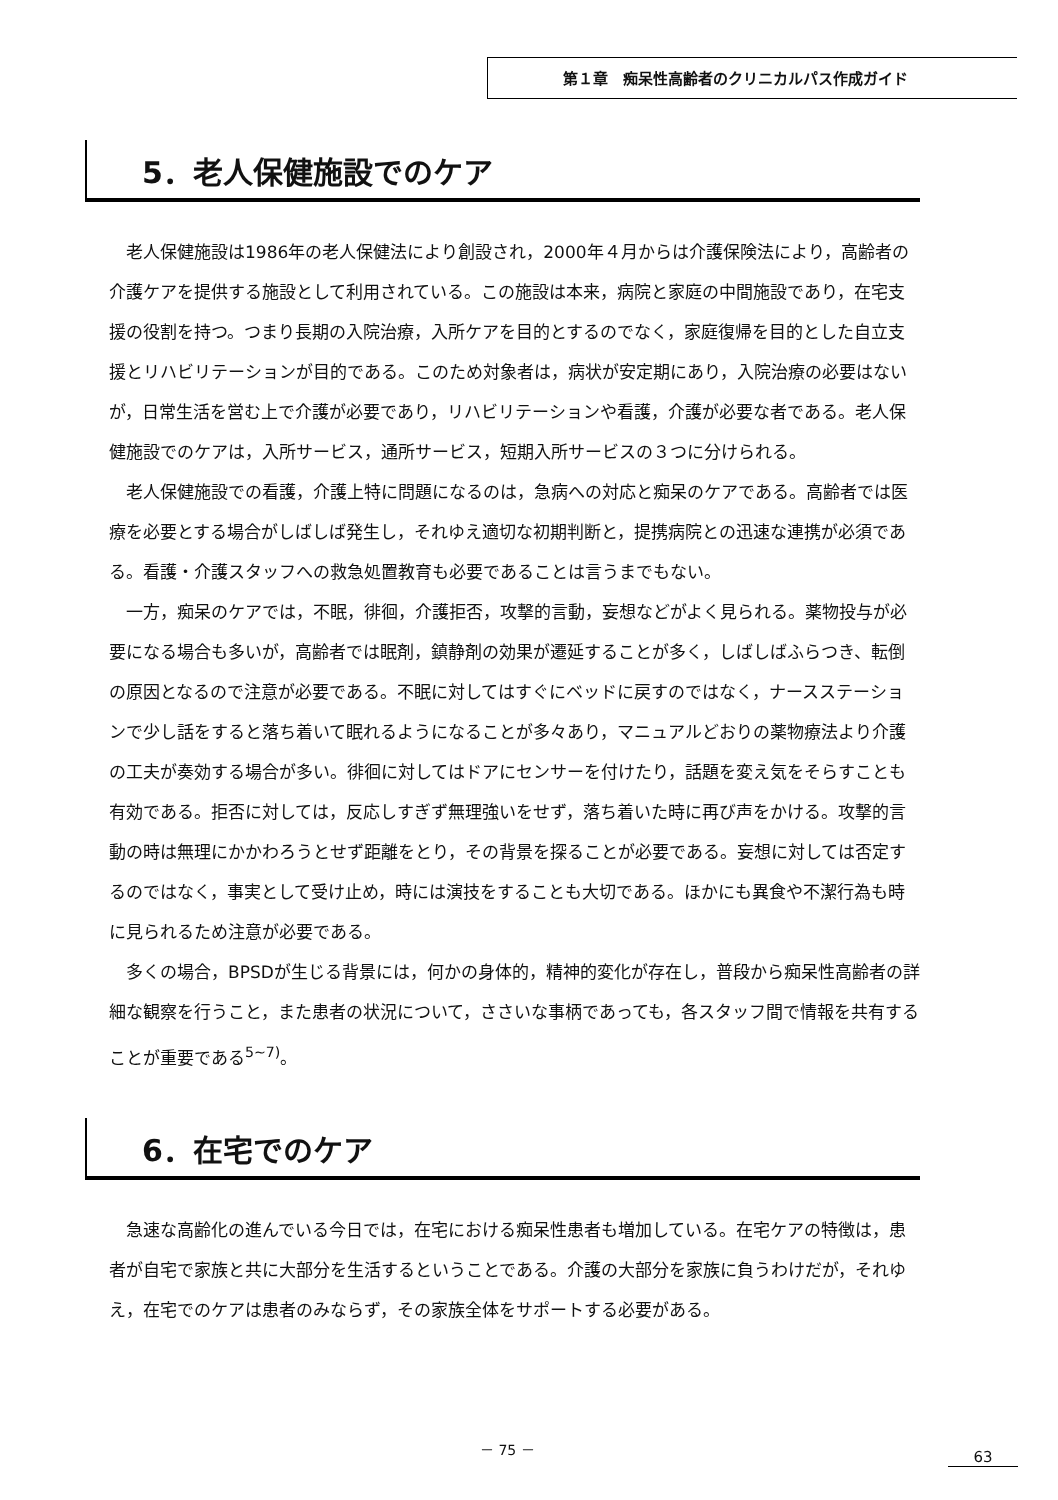第１章　痴呆性高齢者のクリニカルパス作成ガイド
5．老人保健施設でのケア
老人保健施設は1986年の老人保健法により創設され，2000年４月からは介護保険法により，高齢者の介護ケアを提供する施設として利用されている。この施設は本来，病院と家庭の中間施設であり，在宅支援の役割を持つ。つまり長期の入院治療，入所ケアを目的とするのでなく，家庭復帰を目的とした自立支援とリハビリテーションが目的である。このため対象者は，病状が安定期にあり，入院治療の必要はないが，日常生活を営む上で介護が必要であり，リハビリテーションや看護，介護が必要な者である。老人保健施設でのケアは，入所サービス，通所サービス，短期入所サービスの３つに分けられる。
老人保健施設での看護，介護上特に問題になるのは，急病への対応と痴呆のケアである。高齢者では医療を必要とする場合がしばしば発生し，それゆえ適切な初期判断と，提携病院との迅速な連携が必須である。看護・介護スタッフへの救急処置教育も必要であることは言うまでもない。
一方，痴呆のケアでは，不眠，徘徊，介護拒否，攻撃的言動，妄想などがよく見られる。薬物投与が必要になる場合も多いが，高齢者では眠剤，鎮静剤の効果が遷延することが多く，しばしばふらつき、転倒の原因となるので注意が必要である。不眠に対してはすぐにベッドに戻すのではなく，ナースステーションで少し話をすると落ち着いて眠れるようになることが多々あり，マニュアルどおりの薬物療法より介護の工夫が奏効する場合が多い。徘徊に対してはドアにセンサーを付けたり，話題を変え気をそらすことも有効である。拒否に対しては，反応しすぎず無理強いをせず，落ち着いた時に再び声をかける。攻撃的言動の時は無理にかかわろうとせず距離をとり，その背景を探ることが必要である。妄想に対しては否定するのではなく，事実として受け止め，時には演技をすることも大切である。ほかにも異食や不潔行為も時に見られるため注意が必要である。
多くの場合，BPSDが生じる背景には，何かの身体的，精神的変化が存在し，普段から痴呆性高齢者の詳細な観察を行うこと，また患者の状況について，ささいな事柄であっても，各スタッフ間で情報を共有することが重要である<sup>5~7)</sup>。
6．在宅でのケア
急速な高齢化の進んでいる今日では，在宅における痴呆性患者も増加している。在宅ケアの特徴は，患者が自宅で家族と共に大部分を生活するということである。介護の大部分を家族に負うわけだが，それゆえ，在宅でのケアは患者のみならず，その家族全体をサポートする必要がある。
－ 75 －
63